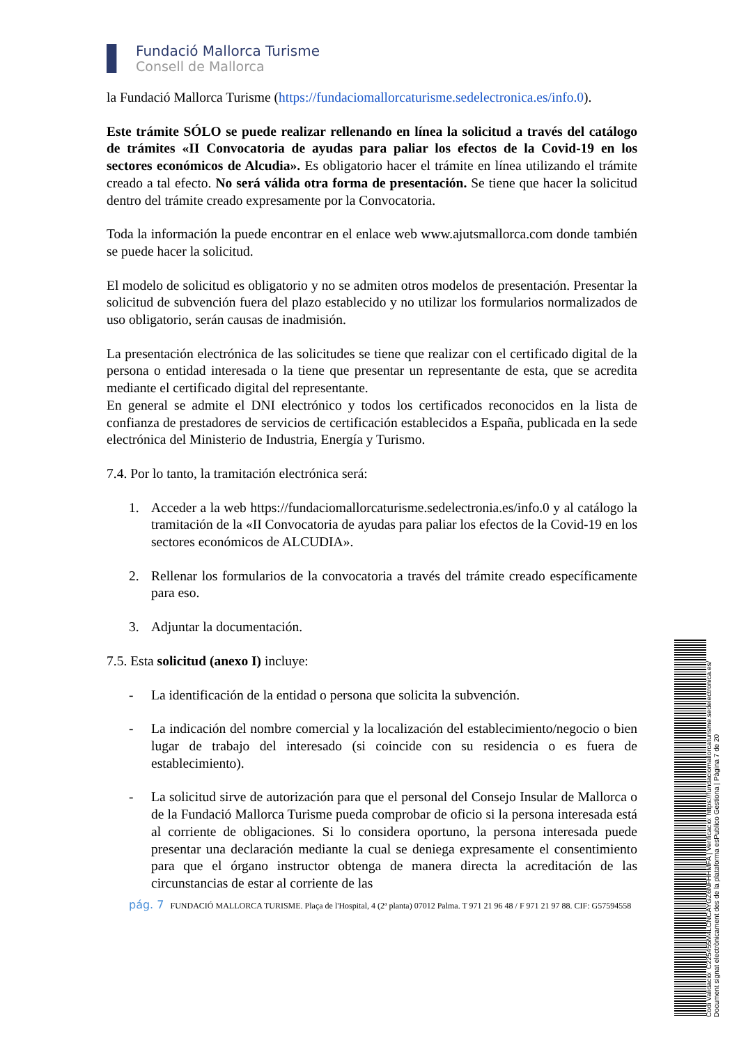Fundació Mallorca Turisme
Consell de Mallorca
la Fundació Mallorca Turisme (https://fundaciomallorcaturisme.sedelectronica.es/info.0).
Este trámite SÓLO se puede realizar rellenando en línea la solicitud a través del catálogo de trámites «II Convocatoria de ayudas para paliar los efectos de la Covid-19 en los sectores económicos de Alcudia». Es obligatorio hacer el trámite en línea utilizando el trámite creado a tal efecto. No será válida otra forma de presentación. Se tiene que hacer la solicitud dentro del trámite creado expresamente por la Convocatoria.
Toda la información la puede encontrar en el enlace web www.ajutsmallorca.com donde también se puede hacer la solicitud.
El modelo de solicitud es obligatorio y no se admiten otros modelos de presentación. Presentar la solicitud de subvención fuera del plazo establecido y no utilizar los formularios normalizados de uso obligatorio, serán causas de inadmisión.
La presentación electrónica de las solicitudes se tiene que realizar con el certificado digital de la persona o entidad interesada o la tiene que presentar un representante de esta, que se acredita mediante el certificado digital del representante.
En general se admite el DNI electrónico y todos los certificados reconocidos en la lista de confianza de prestadores de servicios de certificación establecidos a España, publicada en la sede electrónica del Ministerio de Industria, Energía y Turismo.
7.4. Por lo tanto, la tramitación electrónica será:
1. Acceder a la web https://fundaciomallorcaturisme.sedelectronia.es/info.0 y al catálogo la tramitación de la «II Convocatoria de ayudas para paliar los efectos de la Covid-19 en los sectores económicos de ALCUDIA».
2. Rellenar los formularios de la convocatoria a través del trámite creado específicamente para eso.
3. Adjuntar la documentación.
7.5. Esta solicitud (anexo I) incluye:
- La identificación de la entidad o persona que solicita la subvención.
- La indicación del nombre comercial y la localización del establecimiento/negocio o bien lugar de trabajo del interesado (si coincide con su residencia o es fuera de establecimiento).
- La solicitud sirve de autorización para que el personal del Consejo Insular de Mallorca o de la Fundació Mallorca Turisme pueda comprobar de oficio si la persona interesada está al corriente de obligaciones. Si lo considera oportuno, la persona interesada puede presentar una declaración mediante la cual se deniega expresamente el consentimiento para que el órgano instructor obtenga de manera directa la acreditación de las circunstancias de estar al corriente de las
pág. 7 FUNDACIÓ MALLORCA TURISME. Plaça de l'Hospital, 4 (2ª planta) 07012 Palma. T 971 21 96 48 / F 971 21 97 88. CIF: G57594558
Codi Validació: C225455M4LCNCAYGZ6NFHHMFA | Verificació: https://fundaciomallorcaturisme.sedelectronica.es/
Document signat electrònicament des de la plataforma esPublico Gestiona | Pàgina 7 de 20